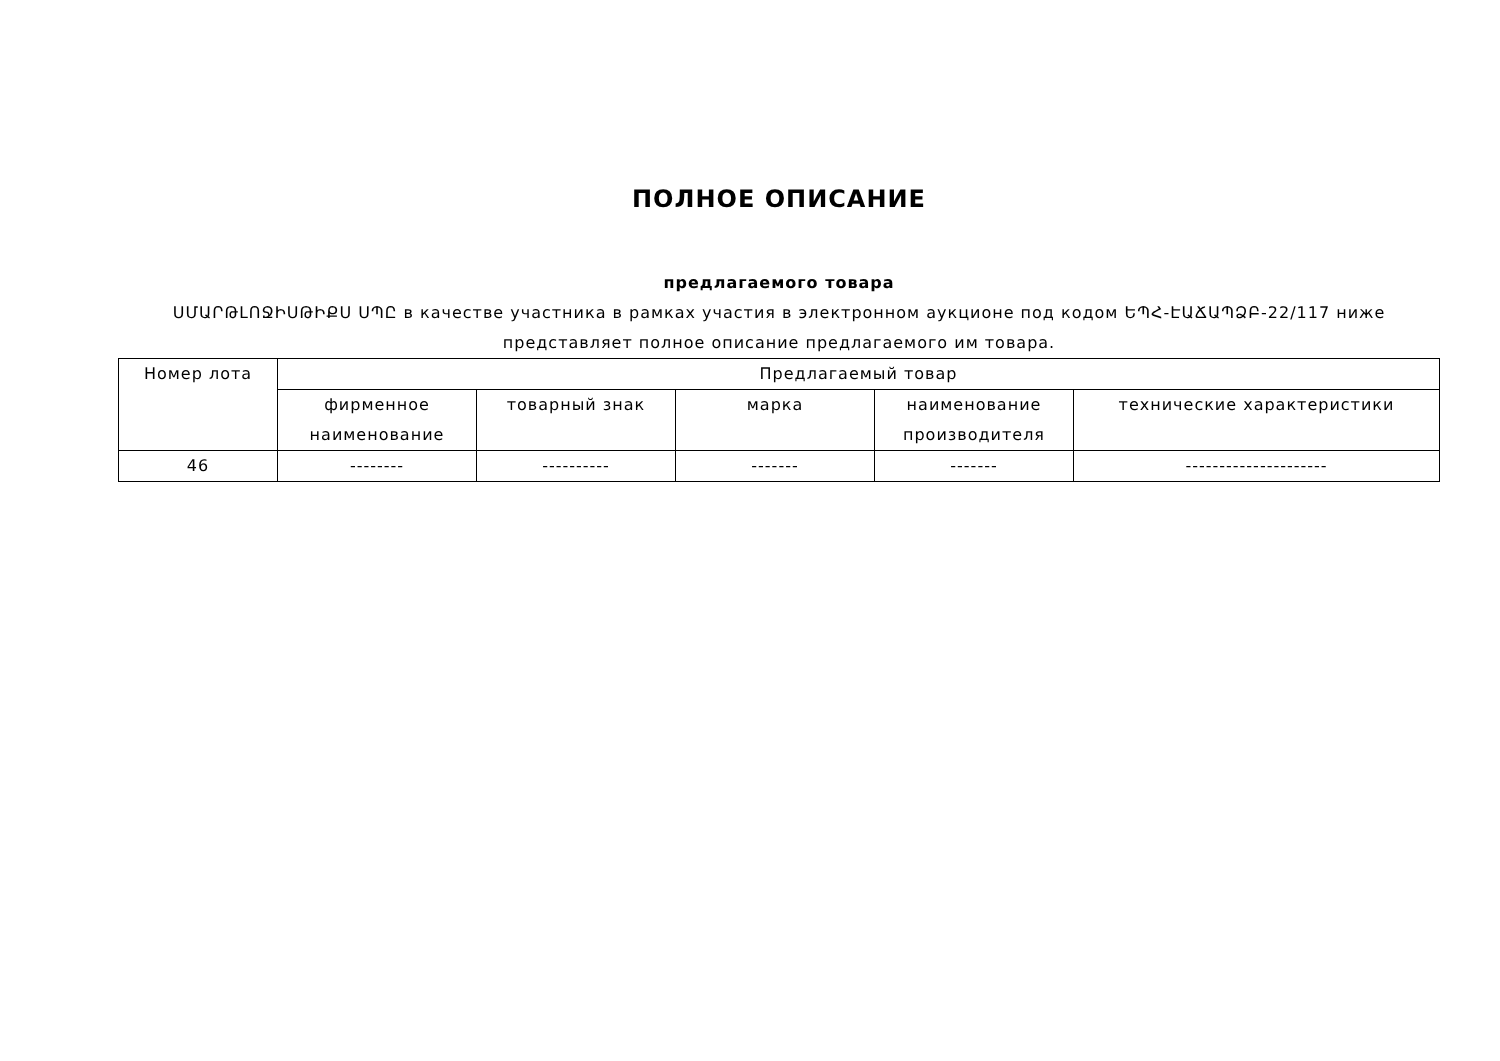ПОЛНОЕ ОПИСАНИЕ
предлагаемого товара
ՍՄԱՐԹԼՈՋԻՍԹԻՔՍ ՍՊԸ в качестве участника в рамках участия в электронном аукционе под кодом ԵՊՀ-ԷԱՃԱՊՁԲ-22/117 ниже представляет полное описание предлагаемого им товара.
| Номер лота | Предлагаемый товар | | | | |
| --- | --- | --- | --- | --- | --- |
| | фирменное наименование | товарный знак | марка | наименование производителя | технические характеристики |
| 46 | -------- | ---------- | ------- | ------- | --------------------- |